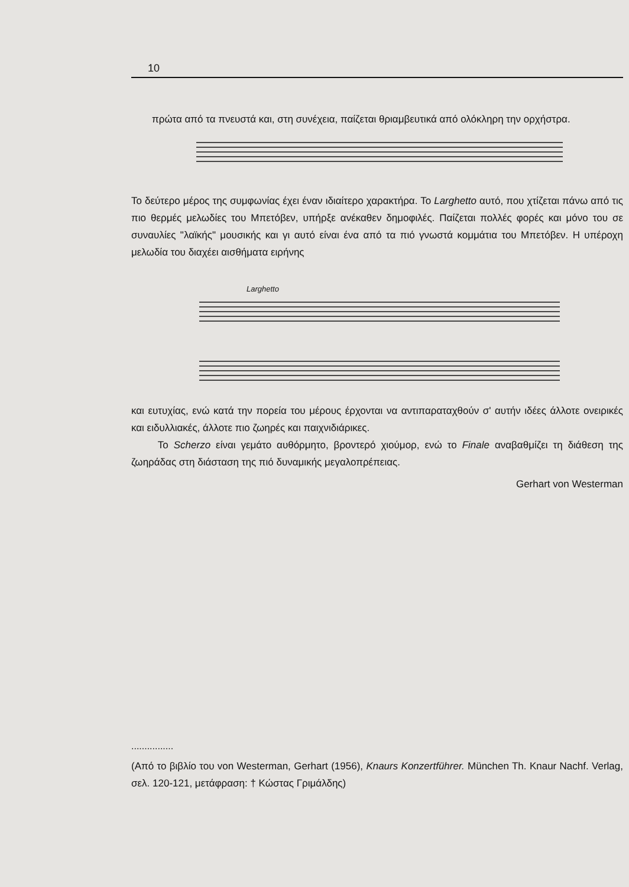10
πρώτα από τα πνευστά και, στη συνέχεια, παίζεται θριαμβευτικά από ολόκληρη την ορχήστρα.
Το δεύτερο μέρος της συμφωνίας έχει έναν ιδιαίτερο χαρακτήρα. Το Larghetto αυτό, που χτίζεται πάνω από τις πιο θερμές μελωδίες του Μπετόβεν, υπήρξε ανέκαθεν δημοφιλές. Παίζεται πολλές φορές και μόνο του σε συναυλίες "λαϊκής" μουσικής και γι αυτό είναι ένα από τα πιό γνωστά κομμάτια του Μπετόβεν. Η υπέροχη μελωδία του διαχέει αισθήματα ειρήνης
Larghetto
και ευτυχίας, ενώ κατά την πορεία του μέρους έρχονται να αντιπαραταχθούν σ' αυτήν ιδέες άλλοτε ονειρικές και ειδυλλιακές, άλλοτε πιο ζωηρές και παιχνιδιάρικες.
Το Scherzo είναι γεμάτο αυθόρμητο, βροντερό χιούμορ, ενώ το Finale αναβαθμίζει τη διάθεση της ζωηράδας στη διάσταση της πιό δυναμικής μεγαλοπρέπειας.
Gerhart von Westerman
................
(Από το βιβλίο του von Westerman, Gerhart (1956), Knaurs Konzertführer. München Th. Knaur Nachf. Verlag, σελ. 120-121, μετάφραση: † Κώστας Γριμάλδης)